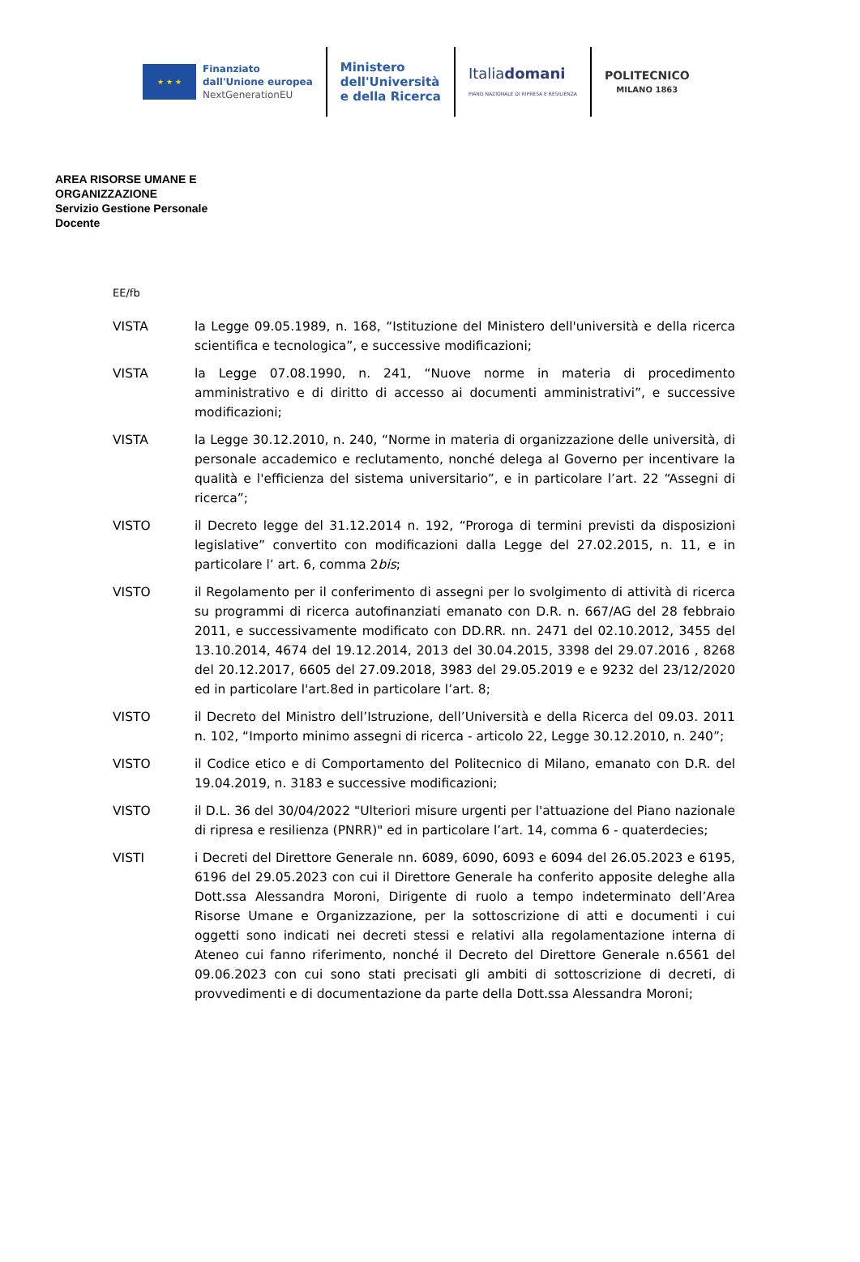★ ★ ★
Finanziato
dall'Unione europea
NextGenerationEU
Ministero
dell'Università
e della Ricerca
Italiadomani
PIANO NAZIONALE DI RIPRESA E RESILIENZA
POLITECNICO
MILANO 1863
AREA RISORSE UMANE E
ORGANIZZAZIONE
Servizio Gestione Personale
Docente
EE/fb
VISTA la Legge 09.05.1989, n. 168, “Istituzione del Ministero dell'università e della ricerca scientifica e tecnologica”, e successive modificazioni;
VISTA la Legge 07.08.1990, n. 241, “Nuove norme in materia di procedimento amministrativo e di diritto di accesso ai documenti amministrativi”, e successive modificazioni;
VISTA la Legge 30.12.2010, n. 240, “Norme in materia di organizzazione delle università, di personale accademico e reclutamento, nonché delega al Governo per incentivare la qualità e l'efficienza del sistema universitario”, e in particolare l’art. 22 “Assegni di ricerca”;
VISTO il Decreto legge del 31.12.2014 n. 192, “Proroga di termini previsti da disposizioni legislative” convertito con modificazioni dalla Legge del 27.02.2015, n. 11, e in particolare l’ art. 6, comma 2bis;
VISTO il Regolamento per il conferimento di assegni per lo svolgimento di attività di ricerca su programmi di ricerca autofinanziati emanato con D.R. n. 667/AG del 28 febbraio 2011, e successivamente modificato con DD.RR. nn. 2471 del 02.10.2012, 3455 del 13.10.2014, 4674 del 19.12.2014, 2013 del 30.04.2015, 3398 del 29.07.2016 , 8268 del 20.12.2017, 6605 del 27.09.2018, 3983 del 29.05.2019 e e 9232 del 23/12/2020 ed in particolare l'art.8ed in particolare l’art. 8;
VISTO il Decreto del Ministro dell’Istruzione, dell’Università e della Ricerca del 09.03. 2011 n. 102, “Importo minimo assegni di ricerca - articolo 22, Legge 30.12.2010, n. 240”;
VISTO il Codice etico e di Comportamento del Politecnico di Milano, emanato con D.R. del 19.04.2019, n. 3183 e successive modificazioni;
VISTO il D.L. 36 del 30/04/2022 "Ulteriori misure urgenti per l'attuazione del Piano nazionale di ripresa e resilienza (PNRR)" ed in particolare l’art. 14, comma 6 - quaterdecies;
VISTI i Decreti del Direttore Generale nn. 6089, 6090, 6093 e 6094 del 26.05.2023 e 6195, 6196 del 29.05.2023 con cui il Direttore Generale ha conferito apposite deleghe alla Dott.ssa Alessandra Moroni, Dirigente di ruolo a tempo indeterminato dell’Area Risorse Umane e Organizzazione, per la sottoscrizione di atti e documenti i cui oggetti sono indicati nei decreti stessi e relativi alla regolamentazione interna di Ateneo cui fanno riferimento, nonché il Decreto del Direttore Generale n.6561 del 09.06.2023 con cui sono stati precisati gli ambiti di sottoscrizione di decreti, di provvedimenti e di documentazione da parte della Dott.ssa Alessandra Moroni;